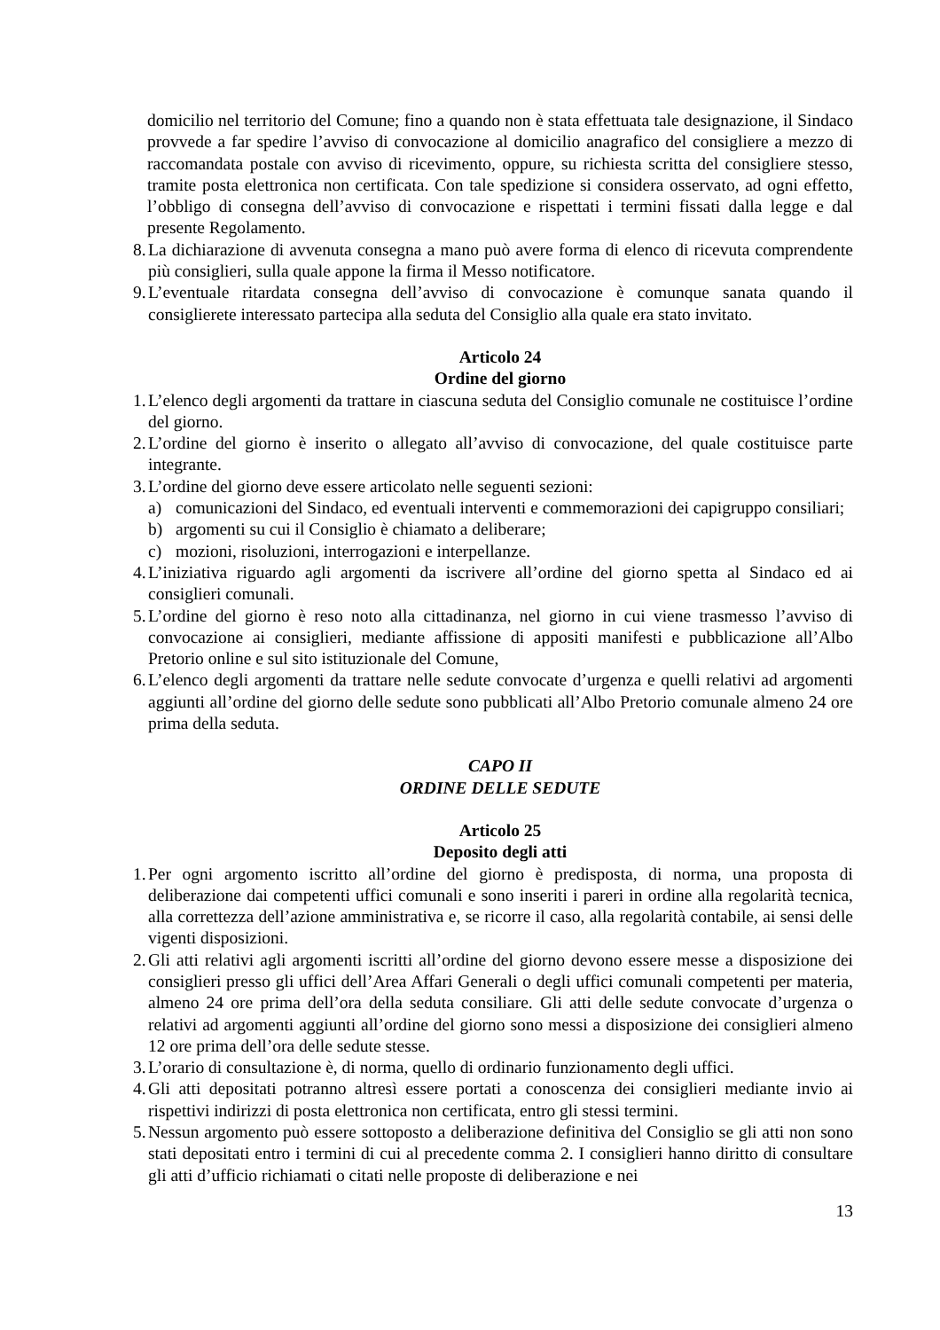domicilio nel territorio del Comune; fino a quando non è stata effettuata tale designazione, il Sindaco provvede a far spedire l’avviso di convocazione al domicilio anagrafico del consigliere a mezzo di raccomandata postale con avviso di ricevimento, oppure, su richiesta scritta del consigliere stesso, tramite posta elettronica non certificata. Con tale spedizione si considera osservato, ad ogni effetto, l’obbligo di consegna dell’avviso di convocazione e rispettati i termini fissati dalla legge e dal presente Regolamento.
8. La dichiarazione di avvenuta consegna a mano può avere forma di elenco di ricevuta comprendente più consiglieri, sulla quale appone la firma il Messo notificatore.
9. L’eventuale ritardata consegna dell’avviso di convocazione è comunque sanata quando il consiglierete interessato partecipa alla seduta del Consiglio alla quale era stato invitato.
Articolo 24
Ordine del giorno
1. L’elenco degli argomenti da trattare in ciascuna seduta del Consiglio comunale ne costituisce l’ordine del giorno.
2. L’ordine del giorno è inserito o allegato all’avviso di convocazione, del quale costituisce parte integrante.
3. L’ordine del giorno deve essere articolato nelle seguenti sezioni:
a) comunicazioni del Sindaco, ed eventuali interventi e commemorazioni dei capigruppo consiliari;
b) argomenti su cui il Consiglio è chiamato a deliberare;
c) mozioni, risoluzioni, interrogazioni e interpellanze.
4. L’iniziativa riguardo agli argomenti da iscrivere all’ordine del giorno spetta al Sindaco ed ai consiglieri comunali.
5. L’ordine del giorno è reso noto alla cittadinanza, nel giorno in cui viene trasmesso l’avviso di convocazione ai consiglieri, mediante affissione di appositi manifesti e pubblicazione all’Albo Pretorio online e sul sito istituzionale del Comune,
6. L’elenco degli argomenti da trattare nelle sedute convocate d’urgenza e quelli relativi ad argomenti aggiunti all’ordine del giorno delle sedute sono pubblicati all’Albo Pretorio comunale almeno 24 ore prima della seduta.
CAPO II
ORDINE DELLE SEDUTE
Articolo 25
Deposito degli atti
1. Per ogni argomento iscritto all’ordine del giorno è predisposta, di norma, una proposta di deliberazione dai competenti uffici comunali e sono inseriti i pareri in ordine alla regolarità tecnica, alla correttezza dell’azione amministrativa e, se ricorre il caso, alla regolarità contabile, ai sensi delle vigenti disposizioni.
2. Gli atti relativi agli argomenti iscritti all’ordine del giorno devono essere messe a disposizione dei consiglieri presso gli uffici dell’Area Affari Generali o degli uffici comunali competenti per materia, almeno 24 ore prima dell’ora della seduta consiliare. Gli atti delle sedute convocate d’urgenza o relativi ad argomenti aggiunti all’ordine del giorno sono messi a disposizione dei consiglieri almeno 12 ore prima dell’ora delle sedute stesse.
3. L’orario di consultazione è, di norma, quello di ordinario funzionamento degli uffici.
4. Gli atti depositati potranno altresì essere portati a conoscenza dei consiglieri mediante invio ai rispettivi indirizzi di posta elettronica non certificata, entro gli stessi termini.
5. Nessun argomento può essere sottoposto a deliberazione definitiva del Consiglio se gli atti non sono stati depositati entro i termini di cui al precedente comma 2. I consiglieri hanno diritto di consultare gli atti d’ufficio richiamati o citati nelle proposte di deliberazione e nei
13